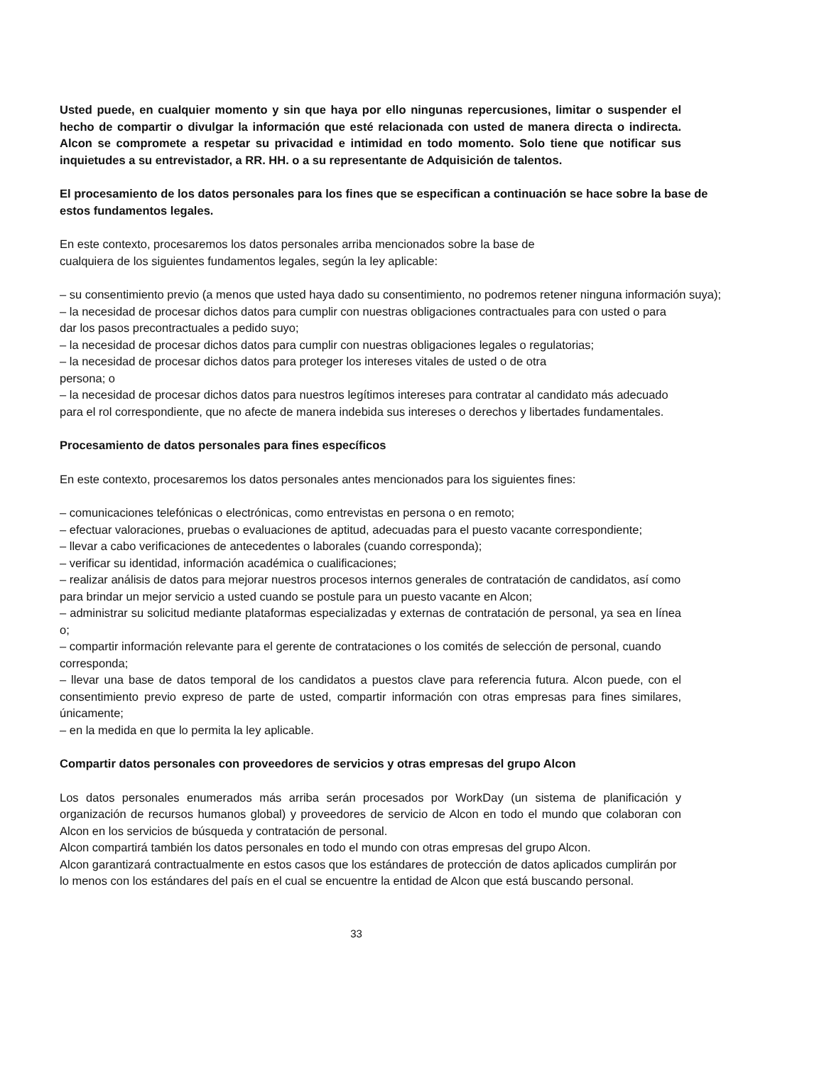Usted puede, en cualquier momento y sin que haya por ello ningunas repercusiones, limitar o suspender el hecho de compartir o divulgar la información que esté relacionada con usted de manera directa o indirecta. Alcon se compromete a respetar su privacidad e intimidad en todo momento. Solo tiene que notificar sus inquietudes a su entrevistador, a RR. HH. o a su representante de Adquisición de talentos.
El procesamiento de los datos personales para los fines que se especifican a continuación se hace sobre la base de estos fundamentos legales.
En este contexto, procesaremos los datos personales arriba mencionados sobre la base de
cualquiera de los siguientes fundamentos legales, según la ley aplicable:
– su consentimiento previo (a menos que usted haya dado su consentimiento, no podremos retener ninguna información suya);
– la necesidad de procesar dichos datos para cumplir con nuestras obligaciones contractuales para con usted o para dar los pasos precontractuales a pedido suyo;
– la necesidad de procesar dichos datos para cumplir con nuestras obligaciones legales o regulatorias;
– la necesidad de procesar dichos datos para proteger los intereses vitales de usted o de otra
persona; o
– la necesidad de procesar dichos datos para nuestros legítimos intereses para contratar al candidato más adecuado para el rol correspondiente, que no afecte de manera indebida sus intereses o derechos y libertades fundamentales.
Procesamiento de datos personales para fines específicos
En este contexto, procesaremos los datos personales antes mencionados para los siguientes fines:
– comunicaciones telefónicas o electrónicas, como entrevistas en persona o en remoto;
– efectuar valoraciones, pruebas o evaluaciones de aptitud, adecuadas para el puesto vacante correspondiente;
– llevar a cabo verificaciones de antecedentes o laborales (cuando corresponda);
– verificar su identidad, información académica o cualificaciones;
– realizar análisis de datos para mejorar nuestros procesos internos generales de contratación de candidatos, así como para brindar un mejor servicio a usted cuando se postule para un puesto vacante en Alcon;
– administrar su solicitud mediante plataformas especializadas y externas de contratación de personal, ya sea en línea o;
– compartir información relevante para el gerente de contrataciones o los comités de selección de personal, cuando corresponda;
– llevar una base de datos temporal de los candidatos a puestos clave para referencia futura. Alcon puede, con el consentimiento previo expreso de parte de usted, compartir información con otras empresas para fines similares, únicamente;
– en la medida en que lo permita la ley aplicable.
Compartir datos personales con proveedores de servicios y otras empresas del grupo Alcon
Los datos personales enumerados más arriba serán procesados por WorkDay (un sistema de planificación y organización de recursos humanos global) y proveedores de servicio de Alcon en todo el mundo que colaboran con Alcon en los servicios de búsqueda y contratación de personal.
Alcon compartirá también los datos personales en todo el mundo con otras empresas del grupo Alcon.
Alcon garantizará contractualmente en estos casos que los estándares de protección de datos aplicados cumplirán por lo menos con los estándares del país en el cual se encuentre la entidad de Alcon que está buscando personal.
33